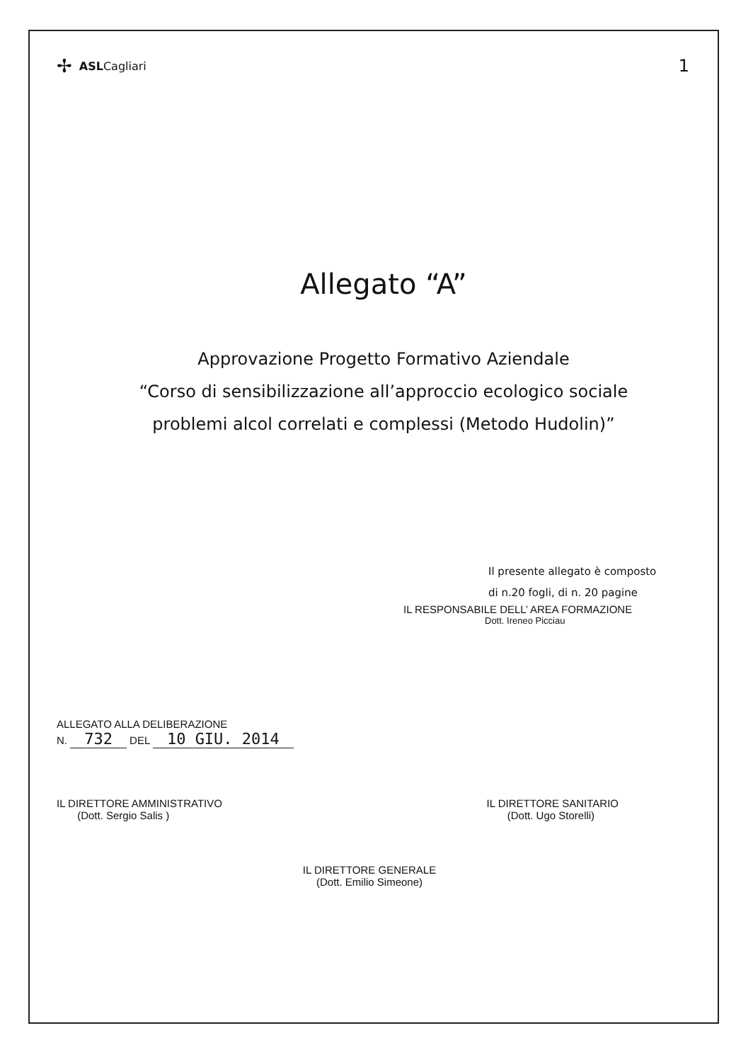✢ ASLCagliari 1
Allegato “A”
Approvazione Progetto Formativo Aziendale
“Corso di sensibilizzazione all’approccio ecologico sociale
problemi alcol correlati e complessi (Metodo Hudolin)”
Il presente allegato è composto
di n.20 fogli, di n. 20 pagine
IL RESPONSABILE DELL’ AREA FORMAZIONE
Dott. Ireneo Picciau
ALLEGATO ALLA DELIBERAZIONE
N. 732 DEL 10 GIU. 2014
IL DIRETTORE AMMINISTRATIVO
(Dott. Sergio Salis )
IL DIRETTORE SANITARIO
(Dott. Ugo Storelli)
IL DIRETTORE GENERALE
(Dott. Emilio Simeone)